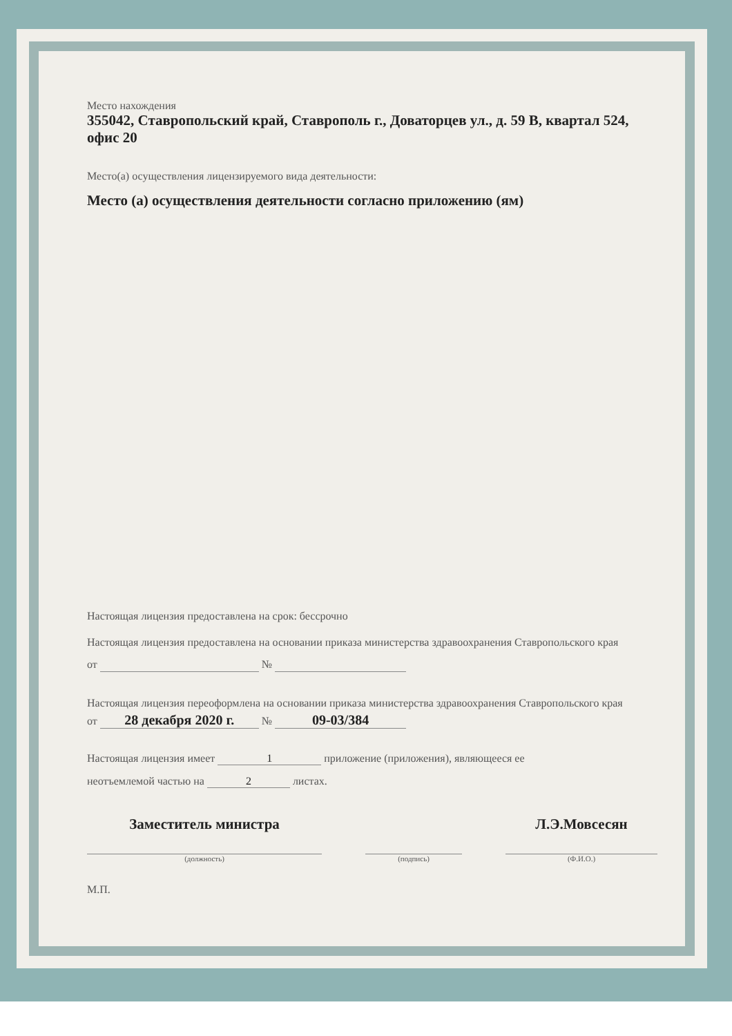Место нахождения
355042, Ставропольский край, Ставрополь г., Доваторцев ул., д. 59 В, квартал 524, офис 20
Место(а) осуществления лицензируемого вида деятельности:
Место (а) осуществления деятельности согласно приложению (ям)
Настоящая лицензия предоставлена на срок: бессрочно
Настоящая лицензия предоставлена на основании приказа министерства здравоохранения Ставропольского края
от №
Настоящая лицензия переоформлена на основании приказа министерства здравоохранения Ставропольского края
от 28 декабря 2020 г. № 09-03/384
Настоящая лицензия имеет 1 приложение (приложения), являющееся ее
неотъемлемой частью на 2 листах.
Заместитель министра
(должность)
(подпись)
Л.Э.Мовсесян
(Ф.И.О.)
М.П.